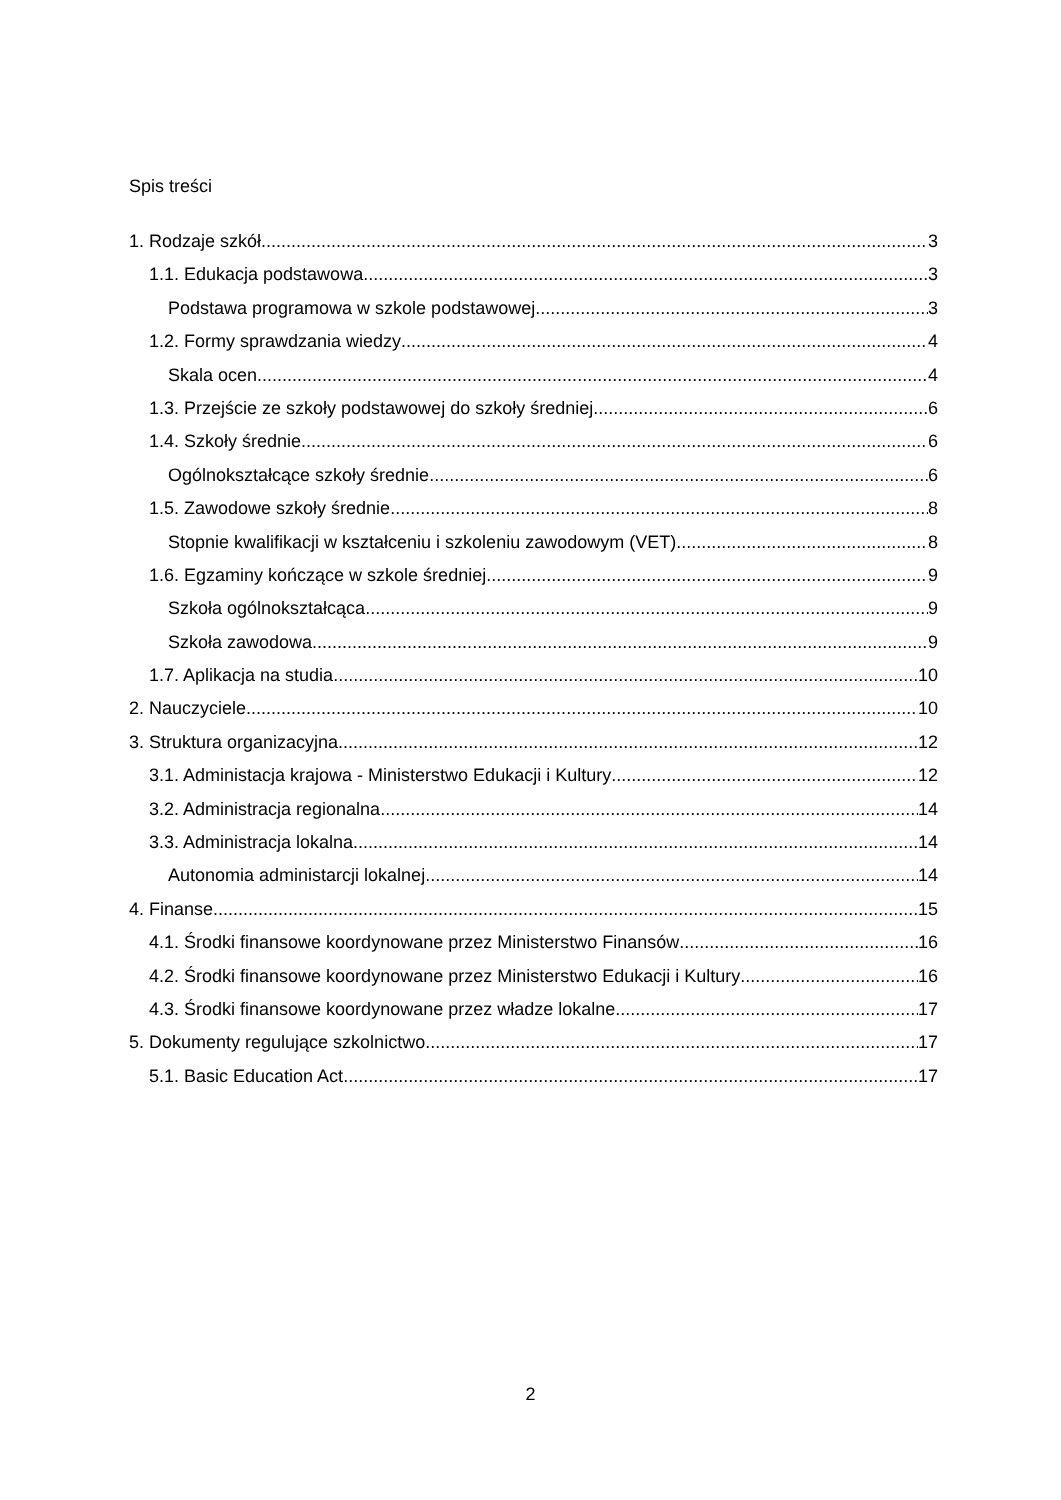Spis treści
1. Rodzaje szkół 3
1.1. Edukacja podstawowa 3
Podstawa programowa w szkole podstawowej 3
1.2. Formy sprawdzania wiedzy 4
Skala ocen 4
1.3. Przejście ze szkoły podstawowej do szkoły średniej 6
1.4. Szkoły średnie 6
Ogólnokształcące szkoły średnie 6
1.5. Zawodowe szkoły średnie 8
Stopnie kwalifikacji w kształceniu i szkoleniu zawodowym (VET) 8
1.6. Egzaminy kończące w szkole średniej 9
Szkoła ogólnokształcąca 9
Szkoła zawodowa 9
1.7. Aplikacja na studia 10
2. Nauczyciele 10
3. Struktura organizacyjna 12
3.1. Administacja krajowa - Ministerstwo Edukacji i Kultury 12
3.2. Administracja regionalna 14
3.3. Administracja lokalna 14
Autonomia administarcji lokalnej 14
4. Finanse 15
4.1. Środki finansowe koordynowane przez Ministerstwo Finansów 16
4.2. Środki finansowe koordynowane przez Ministerstwo Edukacji i Kultury 16
4.3. Środki finansowe koordynowane przez władze lokalne 17
5. Dokumenty regulujące szkolnictwo 17
5.1. Basic Education Act 17
2